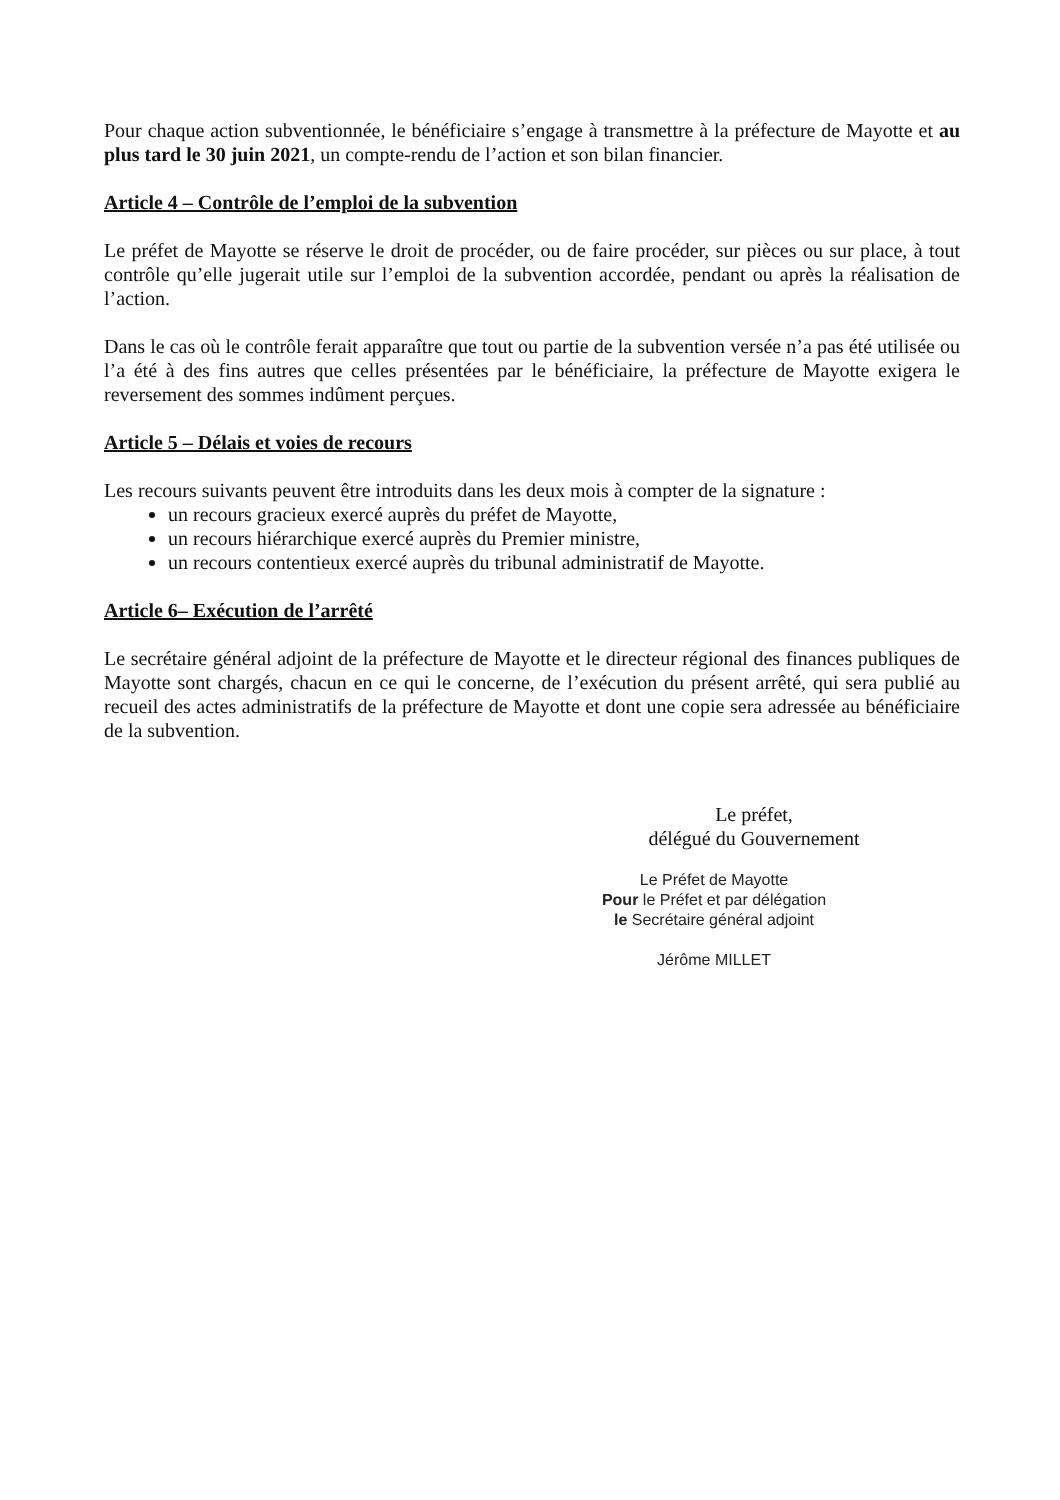Pour chaque action subventionnée, le bénéficiaire s’engage à transmettre à la préfecture de Mayotte et au plus tard le 30 juin 2021, un compte-rendu de l’action et son bilan financier.
Article 4 – Contrôle de l’emploi de la subvention
Le préfet de Mayotte se réserve le droit de procéder, ou de faire procéder, sur pièces ou sur place, à tout contrôle qu’elle jugerait utile sur l’emploi de la subvention accordée, pendant ou après la réalisation de l’action.
Dans le cas où le contrôle ferait apparaître que tout ou partie de la subvention versée n’a pas été utilisée ou l’a été à des fins autres que celles présentées par le bénéficiaire, la préfecture de Mayotte exigera le reversement des sommes indûment perçues.
Article 5 – Délais et voies de recours
Les recours suivants peuvent être introduits dans les deux mois à compter de la signature :
un recours gracieux exercé auprès du préfet de Mayotte,
un recours hiérarchique exercé auprès du Premier ministre,
un recours contentieux exercé auprès du tribunal administratif de Mayotte.
Article 6– Exécution de l’arrêté
Le secrétaire général adjoint de la préfecture de Mayotte et le directeur régional des finances publiques de Mayotte sont chargés, chacun en ce qui le concerne, de l’exécution du présent arrêté, qui sera publié au recueil des actes administratifs de la préfecture de Mayotte et dont une copie sera adressée au bénéficiaire de la subvention.
Le préfet,
délégué du Gouvernement
Le Préfet de Mayotte
Pour le Préfet et par délégation
le Secrétaire général adjoint
Jérôme MILLET